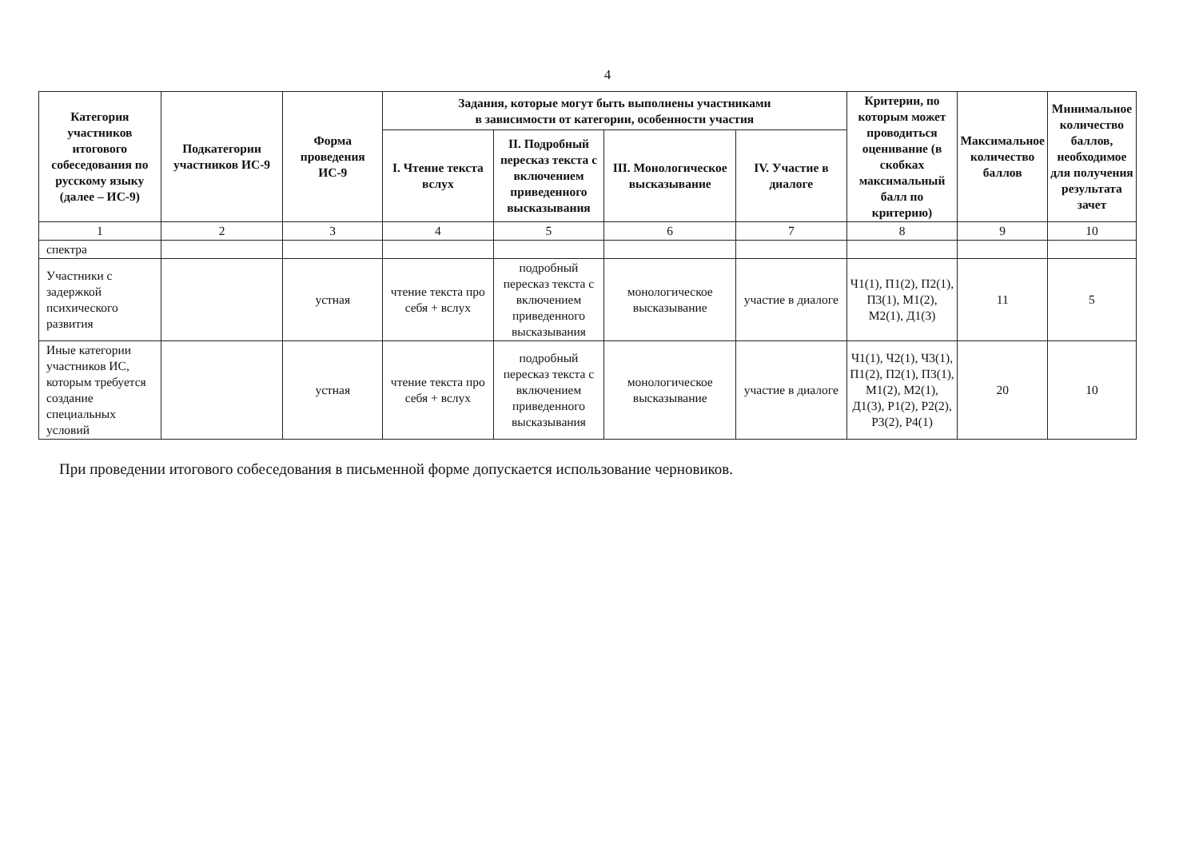4
| Категория участников итогового собеседования по русскому языку (далее – ИС-9) | Подкатегории участников ИС-9 | Форма проведения ИС-9 | Задания, которые могут быть выполнены участниками в зависимости от категории, особенности участия | | | | Критерии, по которым может проводиться оценивание (в скобках максимальный балл по критерию) | Максимальное количество баллов | Минимальное количество баллов, необходимое для получения результата зачет |
| --- | --- | --- | --- | --- | --- | --- | --- | --- | --- |
| | | | I. Чтение текста вслух | II. Подробный пересказ текста с включением приведенного высказывания | III. Монологическое высказывание | IV. Участие в диалоге | | | |
| 1 | 2 | 3 | 4 | 5 | 6 | 7 | 8 | 9 | 10 |
| спектра | | | | | | | | | |
| Участники с задержкой психического развития | | устная | чтение текста про себя + вслух | подробный пересказ текста с включением приведенного высказывания | монологическое высказывание | участие в диалоге | Ч1(1), П1(2), П2(1), П3(1), М1(2), М2(1), Д1(3) | 11 | 5 |
| Иные категории участников ИС, которым требуется создание специальных условий | | устная | чтение текста про себя + вслух | подробный пересказ текста с включением приведенного высказывания | монологическое высказывание | участие в диалоге | Ч1(1), Ч2(1), Ч3(1), П1(2), П2(1), П3(1), М1(2), М2(1), Д1(3), Р1(2), Р2(2), Р3(2), Р4(1) | 20 | 10 |
При проведении итогового собеседования в письменной форме допускается использование черновиков.